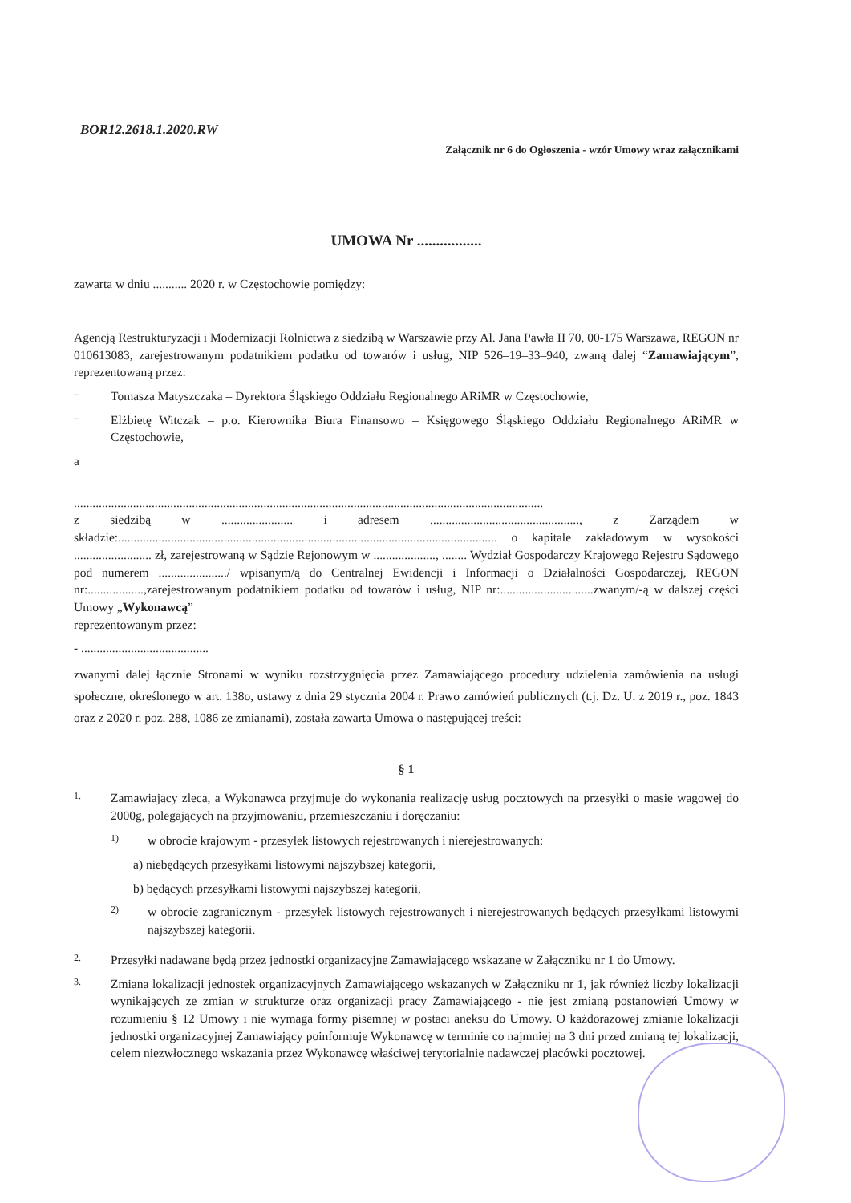BOR12.2618.1.2020.RW
Załącznik nr 6 do Ogłoszenia - wzór Umowy wraz załącznikami
UMOWA Nr .................
zawarta w dniu ........... 2020 r. w Częstochowie pomiędzy:
Agencją Restrukturyzacji i Modernizacji Rolnictwa z siedzibą w Warszawie przy Al. Jana Pawła II 70, 00-175 Warszawa, REGON nr 010613083, zarejestrowanym podatnikiem podatku od towarów i usług, NIP 526–19–33–940, zwaną dalej “Zamawiającym”, reprezentowaną przez:
– Tomasza Matyszczaka – Dyrektora Śląskiego Oddziału Regionalnego ARiMR w Częstochowie,
– Elżbietę Witczak – p.o. Kierownika Biura Finansowo – Księgowego Śląskiego Oddziału Regionalnego ARiMR w Częstochowie,
a
.......................................................................................................................................................
z siedzibą w ....................... i adresem ................................................, z Zarządem w składzie:.......................................................................................................................... o kapitale zakładowym w wysokości ......................... zł, zarejestrowaną w Sądzie Rejonowym w ...................., ........ Wydział Gospodarczy Krajowego Rejestru Sądowego pod numerem ....................../ wpisanym/ą do Centralnej Ewidencji i Informacji o Działalności Gospodarczej, REGON nr:..................,zarejestrowanym podatnikiem podatku od towarów i usług, NIP nr:..............................zwanym/-ą w dalszej części Umowy „Wykonawcą”
reprezentowanym przez:
- .........................................
zwanymi dalej łącznie Stronami w wyniku rozstrzygnięcia przez Zamawiającego procedury udzielenia zamówienia na usługi społeczne, określonego w art. 138o, ustawy z dnia 29 stycznia 2004 r. Prawo zamówień publicznych (t.j. Dz. U. z 2019 r., poz. 1843 oraz z 2020 r. poz. 288, 1086 ze zmianami), została zawarta Umowa o następującej treści:
§ 1
1. Zamawiający zleca, a Wykonawca przyjmuje do wykonania realizację usług pocztowych na przesyłki o masie wagowej do 2000g, polegających na przyjmowaniu, przemieszczaniu i doręczaniu:
1) w obrocie krajowym - przesyłek listowych rejestrowanych i nierejestrowanych:
a) niebędących przesyłkami listowymi najszybszej kategorii,
b) będących przesyłkami listowymi najszybszej kategorii,
2) w obrocie zagranicznym - przesyłek listowych rejestrowanych i nierejestrowanych będących przesyłkami listowymi najszybszej kategorii.
2. Przesyłki nadawane będą przez jednostki organizacyjne Zamawiającego wskazane w Załączniku nr 1 do Umowy.
3. Zmiana lokalizacji jednostek organizacyjnych Zamawiającego wskazanych w Załączniku nr 1, jak również liczby lokalizacji wynikających ze zmian w strukturze oraz organizacji pracy Zamawiającego - nie jest zmianą postanowień Umowy w rozumieniu § 12 Umowy i nie wymaga formy pisemnej w postaci aneksu do Umowy. O każdorazowej zmianie lokalizacji jednostki organizacyjnej Zamawiający poinformuje Wykonawcę w terminie co najmniej na 3 dni przed zmianą tej lokalizacji, celem niezwłocznego wskazania przez Wykonawcę właściwej terytorialnie nadawczej placówki pocztowej.